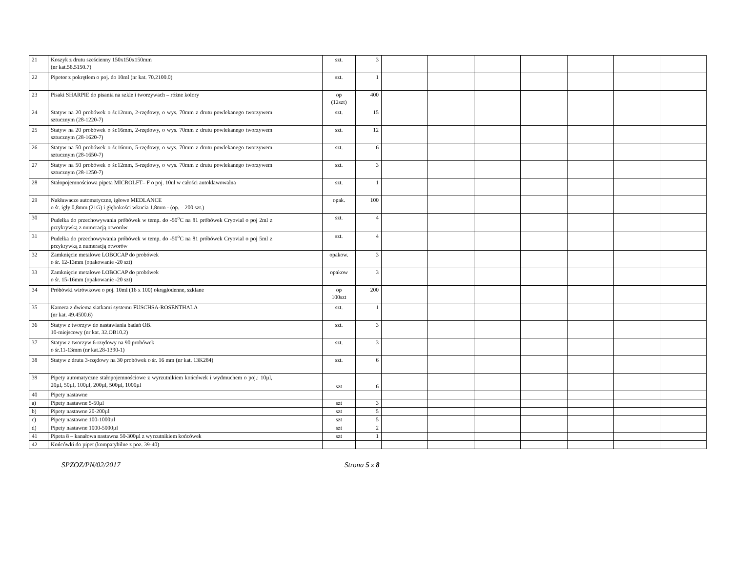| 21 | Koszyk z drutu sześcienny 150x150x150mm (nr kat.58.5150.7) | | szt. | 3 | | | | | | | |
| 22 | Pipetor z pokrętłem o poj. do 10ml (nr kat. 70.2100.0) | | szt. | 1 | | | | | | | |
| 23 | Pisaki SHARPIE do pisania na szkle i tworzywach – różne kolory | | op (12szt) | 400 | | | | | | | |
| 24 | Statyw na 20 probówek o śr.12mm, 2-rzędowy, o wys. 70mm z drutu powlekanego tworzywem sztucznym (28-1220-7) | | szt. | 15 | | | | | | | |
| 25 | Statyw na 20 probówek o śr.16mm, 2-rzędowy, o wys. 70mm z drutu powlekanego tworzywem sztucznym (28-1620-7) | | szt. | 12 | | | | | | | |
| 26 | Statyw na 50 probówek o śr.16mm, 5-rzędowy, o wys. 70mm z drutu powlekanego tworzywem sztucznym (28-1650-7) | | szt. | 6 | | | | | | | |
| 27 | Statyw na 50 probówek o śr.12mm, 5-rzędowy, o wys. 70mm z drutu powlekanego tworzywem sztucznym (28-1250-7) | | szt. | 3 | | | | | | | |
| 28 | Stałopojemnościowa pipeta MICROLFT– F o poj. 10ul w całości autoklawowalna | | szt. | 1 | | | | | | | |
| 29 | Nakłuwacze automatyczne, igłowe MEDLANCE o śr. igły 0,8mm (21G) i głębokości wkucia 1.8mm - (op. – 200 szt.) | | opak. | 100 | | | | | | | |
| 30 | Pudełka do przechowywania próbówek w temp. do -50<sup>o</sup>C na 81 próbówek Cryovial o poj 2ml z przykrywką z numeracją otworów | | szt. | 4 | | | | | | | |
| 31 | Pudełka do przechowywania próbówek w temp. do -50<sup>o</sup>C na 81 próbówek Cryovial o poj 5ml z przykrywką z numeracją otworów | | szt. | 4 | | | | | | | |
| 32 | Zamknięcie metalowe LOBOCAP do probówek o śr. 12-13mm (opakowanie -20 szt) | | opakow. | 3 | | | | | | | |
| 33 | Zamknięcie metalowe LOBOCAP do probówek o śr. 15-16mm (opakowanie -20 szt) | | opakow | 3 | | | | | | | |
| 34 | Próbówki wirówkowe o poj. 10ml (16 x 100) okrągłodenne, szklane | | op 100szt | 200 | | | | | | | |
| 35 | Kamera z dwiema siatkami systemu FUSCHSA-ROSENTHALA (nr kat. 49.4500.6) | | szt. | 1 | | | | | | | |
| 36 | Statyw z tworzyw do nastawiania badań OB. 10-miejscowy (nr kat. 32.OB10.2) | | szt. | 3 | | | | | | | |
| 37 | Statyw z tworzyw 6-rzędowy na 90 probówek o śr.11-13mm (nr kat.28-1390-1) | | szt. | 3 | | | | | | | |
| 38 | Statyw z drutu 3-rzędowy na 30 probówek o śr. 16 mm (nr kat. 13K284) | | szt. | 6 | | | | | | | |
| 39 | Pipety automatyczne stałopojemnościowe z wyrzutnikiem końcówek i wydmuchem o poj.: 10µl, 20µl, 50µl, 100µl, 200µl, 500µl, 1000µl | | szt | 6 | | | | | | | |
| 40 | Pipety nastawne | | | | | | | | | | |
| a) | Pipety nastawne 5-50µl | | szt | 3 | | | | | | | |
| b) | Pipety nastawne 20-200µl | | szt | 5 | | | | | | | |
| c) | Pipety nastawne 100-1000µl | | szt | 5 | | | | | | | |
| d) | Pipety nastawne 1000-5000µl | | szt | 2 | | | | | | | |
| 41 | Pipeta 8 – kanałowa nastawna 50-300µl z wyrzutnikiem końcówek | | szt | 1 | | | | | | | |
| 42 | Końcówki do pipet (kompatybilne z poz. 39-40) | | | | | | | | | | |
SPZOZ/PN/02/2017 Strona 5 z 8